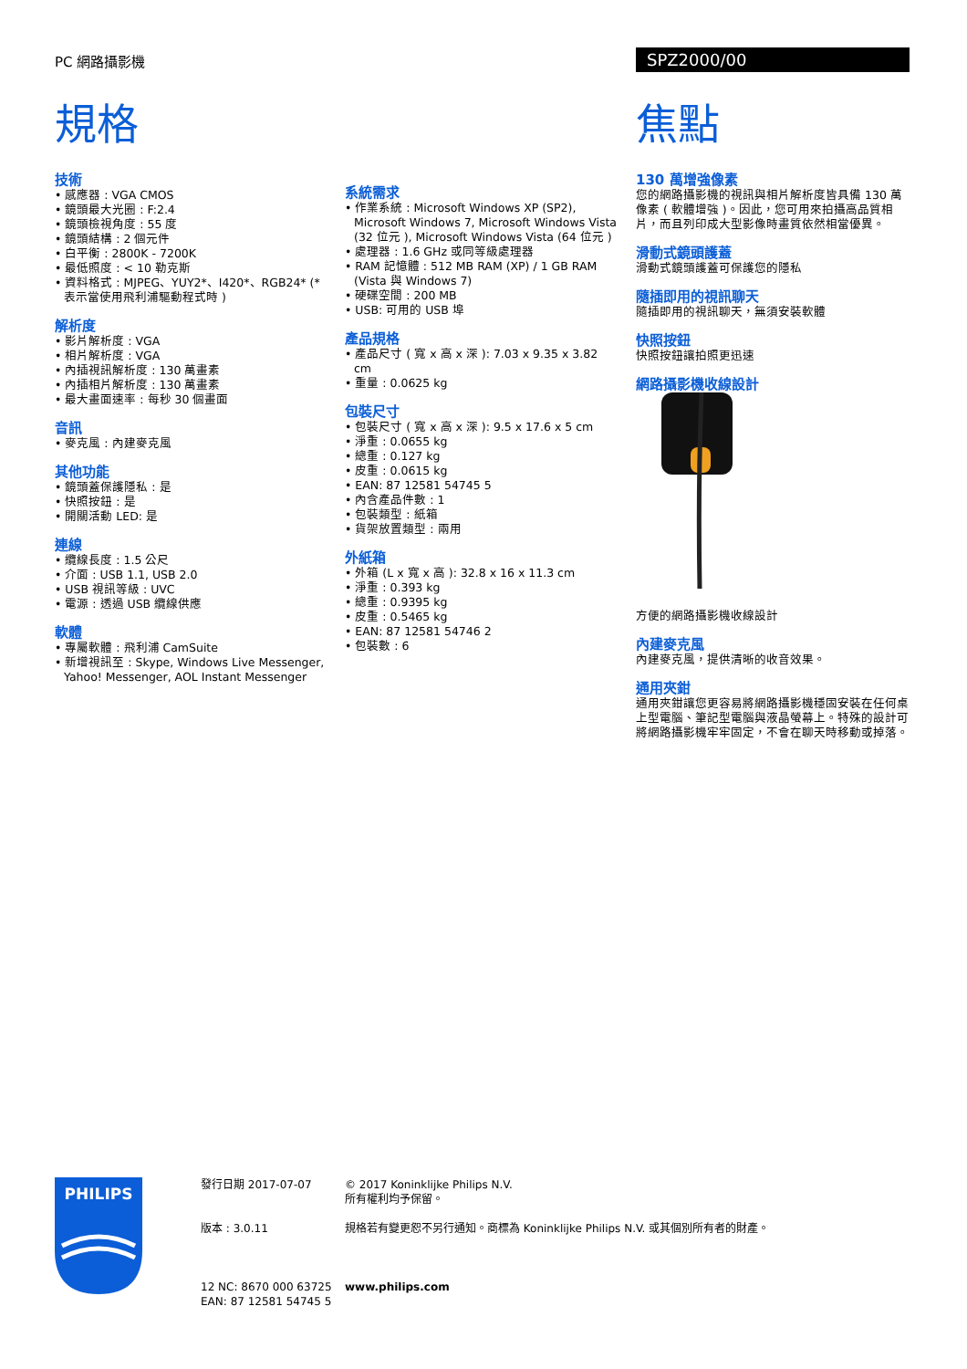PC 網路攝影機 SPZ2000/00
規格 焦點
技術
• 感應器 : VGA CMOS
• 鏡頭最大光圈 : F:2.4
• 鏡頭檢視角度 : 55 度
• 鏡頭結構 : 2 個元件
• 白平衡 : 2800K - 7200K
• 最低照度 : < 10 勒克斯
• 資料格式 : MJPEG、YUY2*、I420*、RGB24* (* 表示當使用飛利浦驅動程式時 )
解析度
• 影片解析度 : VGA
• 相片解析度 : VGA
• 內插視訊解析度 : 130 萬畫素
• 內插相片解析度 : 130 萬畫素
• 最大畫面速率 : 每秒 30 個畫面
音訊
• 麥克風 : 內建麥克風
其他功能
• 鏡頭蓋保護隱私 : 是
• 快照按鈕 : 是
• 開關活動 LED: 是
連線
• 纜線長度 : 1.5 公尺
• 介面 : USB 1.1, USB 2.0
• USB 視訊等級 : UVC
• 電源 : 透過 USB 纜線供應
軟體
• 專屬軟體 : 飛利浦 CamSuite
• 新增視訊至 : Skype, Windows Live Messenger, Yahoo! Messenger, AOL Instant Messenger
系統需求
• 作業系統 : Microsoft Windows XP (SP2), Microsoft Windows 7, Microsoft Windows Vista (32 位元 ), Microsoft Windows Vista (64 位元 )
• 處理器 : 1.6 GHz 或同等級處理器
• RAM 記憶體 : 512 MB RAM (XP) / 1 GB RAM (Vista 與 Windows 7)
• 硬碟空間 : 200 MB
• USB: 可用的 USB 埠
產品規格
• 產品尺寸 ( 寬 x 高 x 深 ): 7.03 x 9.35 x 3.82 cm
• 重量 : 0.0625 kg
包裝尺寸
• 包裝尺寸 ( 寬 x 高 x 深 ): 9.5 x 17.6 x 5 cm
• 淨重 : 0.0655 kg
• 總重 : 0.127 kg
• 皮重 : 0.0615 kg
• EAN: 87 12581 54745 5
• 內含產品件數 : 1
• 包裝類型 : 紙箱
• 貨架放置類型 : 兩用
外紙箱
• 外箱 (L x 寬 x 高 ): 32.8 x 16 x 11.3 cm
• 淨重 : 0.393 kg
• 總重 : 0.9395 kg
• 皮重 : 0.5465 kg
• EAN: 87 12581 54746 2
• 包裝數 : 6
130 萬增強像素
您的網路攝影機的視訊與相片解析度皆具備 130 萬像素 ( 軟體增強 )。因此，您可用來拍攝高品質相片，而且列印成大型影像時畫質依然相當優異。
滑動式鏡頭護蓋
滑動式鏡頭護蓋可保護您的隱私
隨插即用的視訊聊天
隨插即用的視訊聊天，無須安裝軟體
快照按鈕
快照按鈕讓拍照更迅速
網路攝影機收線設計
方便的網路攝影機收線設計
內建麥克風
內建麥克風，提供清晰的收音效果。
通用夾鉗
通用夾鉗讓您更容易將網路攝影機穩固安裝在任何桌上型電腦、筆記型電腦與液晶螢幕上。特殊的設計可將網路攝影機牢牢固定，不會在聊天時移動或掉落。
PHILIPS
發行日期 2017-07-07
版本 : 3.0.11
12 NC: 8670 000 63725
EAN: 87 12581 54745 5
© 2017 Koninklijke Philips N.V.
所有權利均予保留。
規格若有變更恕不另行通知。商標為 Koninklijke Philips N.V. 或其個別所有者的財產。
www.philips.com